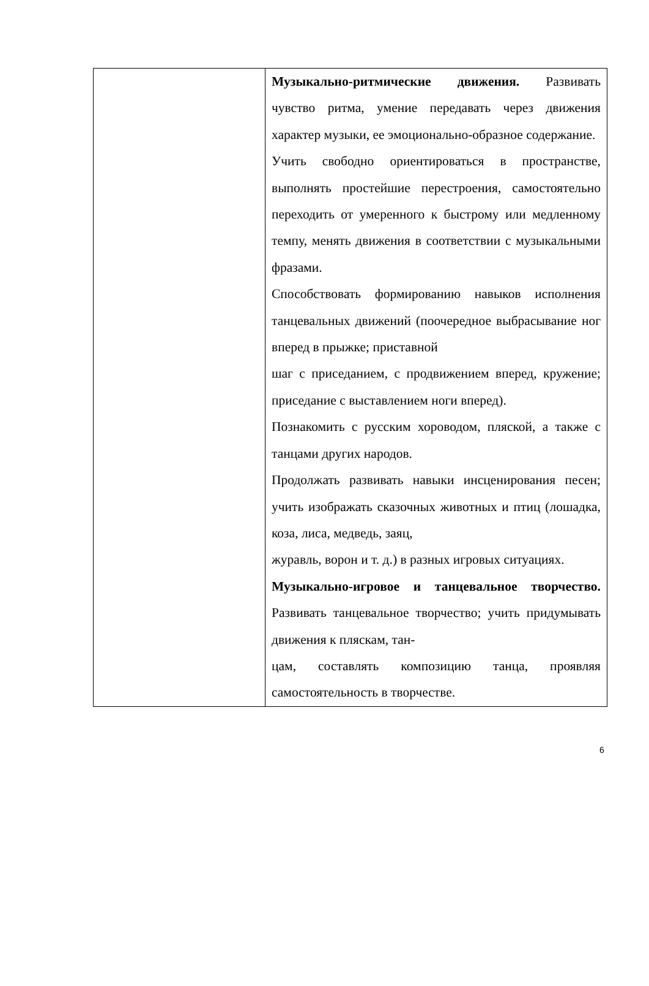| | Музыкально-ритмические движения. Развивать чувство ритма, умение передавать через движения характер музыки, ее эмоционально-образное содержание. Учить свободно ориентироваться в пространстве, выполнять простейшие перестроения, самостоятельно переходить от умеренного к быстрому или медленному темпу, менять движения в соответствии с музыкальными фразами. Способствовать формированию навыков исполнения танцевальных движений (поочередное выбрасывание ног вперед в прыжке; приставной шаг с приседанием, с продвижением вперед, кружение; приседание с выставлением ноги вперед). Познакомить с русским хороводом, пляской, а также с танцами других народов. Продолжать развивать навыки инсценирования песен; учить изображать сказочных животных и птиц (лошадка, коза, лиса, медведь, заяц, журавль, ворон и т. д.) в разных игровых ситуациях. Музыкально-игровое и танцевальное творчество. Развивать танцевальное творчество; учить придумывать движения к пляскам, тан- цам, составлять композицию танца, проявляя самостоятельность в творчестве. |
6